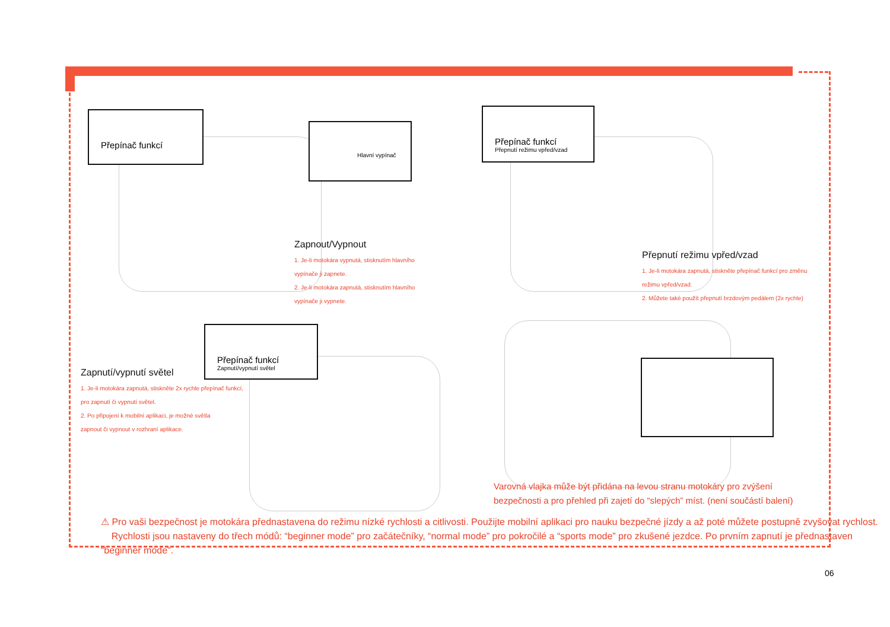Přepínač funkcí
Hlavní vypínač
Přepínač funkcí
Přepnutí režimu vpřed/vzad
Přepínač funkcí
Zapnutí/vypnutí světel
Zapnout/Vypnout
1. Je-li motokára vypnutá, stisknutím hlavního
vypínače ji zapnete.
2. Je-li motokára zapnutá, stisknutím hlavního
vypínače ji vypnete.
Přepnutí režimu vpřed/vzad
1. Je-li motokára zapnutá, stiskněte přepínač funkcí pro změnu
režimu vpřed/vzad.
2. Můžete také použít přepnutí brzdovým pedálem (2x rychle)
Zapnutí/vypnutí světel
1. Je-li motokára zapnutá, stiskněte 2x rychle přepínač funkcí,
pro zapnutí či vypnutí světel.
2. Po připojení k mobilní aplikaci, je možné světla
zapnout či vypnout v rozhraní aplikace.
Varovná vlajka může být přidána na levou stranu motokáry pro zvýšení
bezpečnosti a pro přehled při zajetí do “slepých” míst. (není součástí balení)
⚠ Pro vaši bezpečnost je motokára přednastavena do režimu nízké rychlosti a citlivosti. Použijte mobilní aplikaci pro nauku bezpečné jízdy a až poté můžete postupně zvyšovat rychlost.
Rychlosti jsou nastaveny do třech módů: “beginner mode” pro začátečníky, “normal mode” pro pokročilé a “sports mode” pro zkušené jezdce. Po prvním zapnutí je přednastaven “beginner mode”.
06